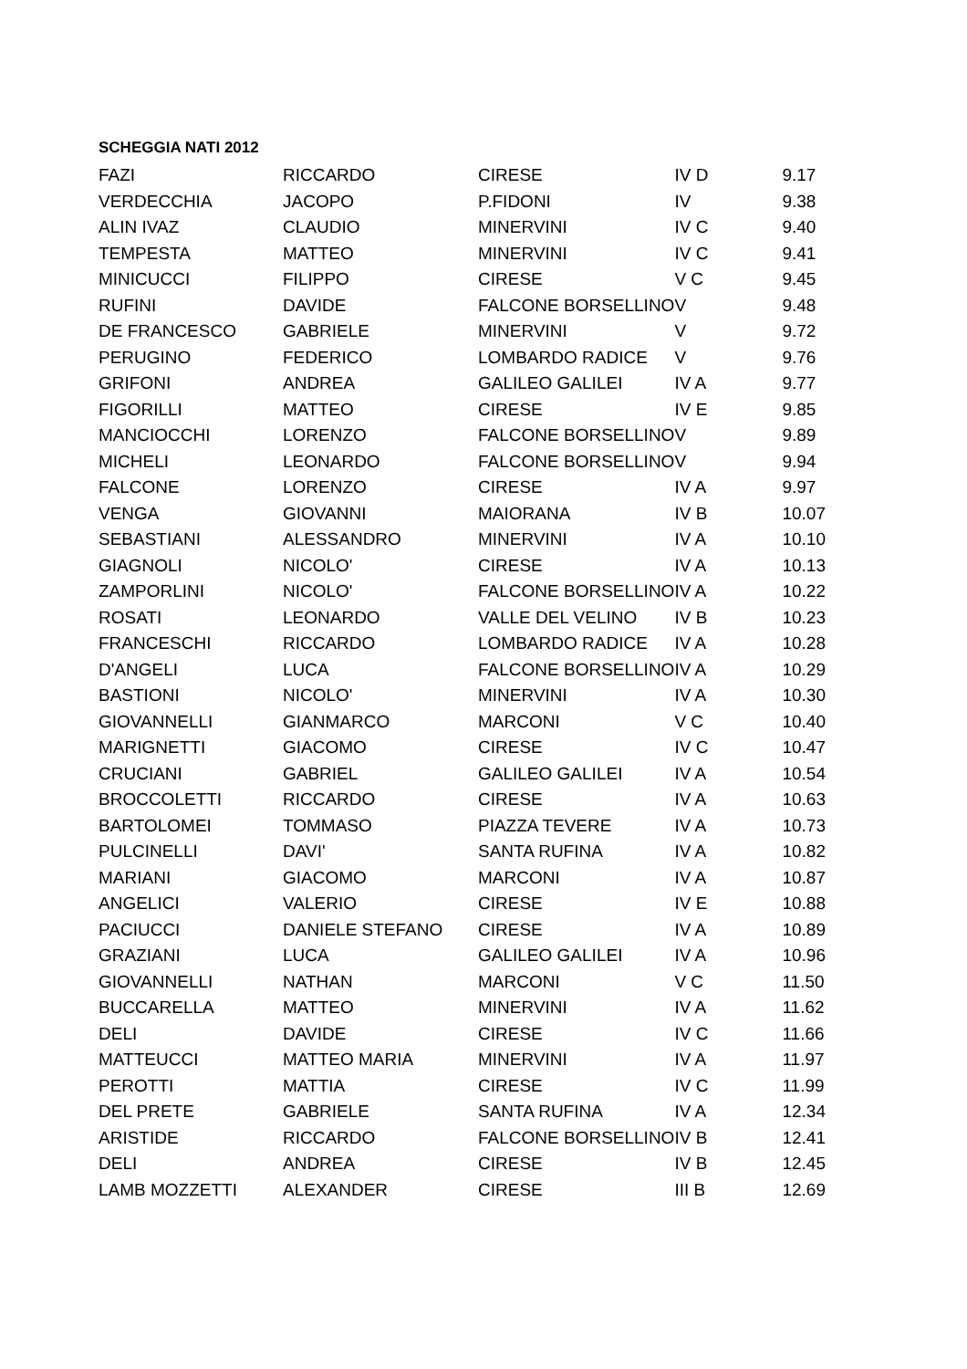SCHEGGIA NATI 2012
| FAZI | RICCARDO | CIRESE | IV D | 9.17 |
| VERDECCHIA | JACOPO | P.FIDONI | IV | 9.38 |
| ALIN IVAZ | CLAUDIO | MINERVINI | IV C | 9.40 |
| TEMPESTA | MATTEO | MINERVINI | IV C | 9.41 |
| MINICUCCI | FILIPPO | CIRESE | V C | 9.45 |
| RUFINI | DAVIDE | FALCONE BORSELLINO | V | 9.48 |
| DE FRANCESCO | GABRIELE | MINERVINI | V | 9.72 |
| PERUGINO | FEDERICO | LOMBARDO RADICE | V | 9.76 |
| GRIFONI | ANDREA | GALILEO GALILEI | IV A | 9.77 |
| FIGORILLI | MATTEO | CIRESE | IV E | 9.85 |
| MANCIOCCHI | LORENZO | FALCONE BORSELLINO | V | 9.89 |
| MICHELI | LEONARDO | FALCONE BORSELLINO | V | 9.94 |
| FALCONE | LORENZO | CIRESE | IV A | 9.97 |
| VENGA | GIOVANNI | MAIORANA | IV B | 10.07 |
| SEBASTIANI | ALESSANDRO | MINERVINI | IV A | 10.10 |
| GIAGNOLI | NICOLO' | CIRESE | IV A | 10.13 |
| ZAMPORLINI | NICOLO' | FALCONE BORSELLINO | IV A | 10.22 |
| ROSATI | LEONARDO | VALLE DEL VELINO | IV B | 10.23 |
| FRANCESCHI | RICCARDO | LOMBARDO RADICE | IV A | 10.28 |
| D'ANGELI | LUCA | FALCONE BORSELLINO | IV A | 10.29 |
| BASTIONI | NICOLO' | MINERVINI | IV A | 10.30 |
| GIOVANNELLI | GIANMARCO | MARCONI | V C | 10.40 |
| MARIGNETTI | GIACOMO | CIRESE | IV C | 10.47 |
| CRUCIANI | GABRIEL | GALILEO GALILEI | IV A | 10.54 |
| BROCCOLETTI | RICCARDO | CIRESE | IV A | 10.63 |
| BARTOLOMEI | TOMMASO | PIAZZA TEVERE | IV A | 10.73 |
| PULCINELLI | DAVI' | SANTA RUFINA | IV A | 10.82 |
| MARIANI | GIACOMO | MARCONI | IV A | 10.87 |
| ANGELICI | VALERIO | CIRESE | IV E | 10.88 |
| PACIUCCI | DANIELE STEFANO | CIRESE | IV A | 10.89 |
| GRAZIANI | LUCA | GALILEO GALILEI | IV A | 10.96 |
| GIOVANNELLI | NATHAN | MARCONI | V C | 11.50 |
| BUCCARELLA | MATTEO | MINERVINI | IV A | 11.62 |
| DELI | DAVIDE | CIRESE | IV C | 11.66 |
| MATTEUCCI | MATTEO MARIA | MINERVINI | IV A | 11.97 |
| PEROTTI | MATTIA | CIRESE | IV C | 11.99 |
| DEL PRETE | GABRIELE | SANTA RUFINA | IV A | 12.34 |
| ARISTIDE | RICCARDO | FALCONE BORSELLINO | IV B | 12.41 |
| DELI | ANDREA | CIRESE | IV B | 12.45 |
| LAMB MOZZETTI | ALEXANDER | CIRESE | III B | 12.69 |